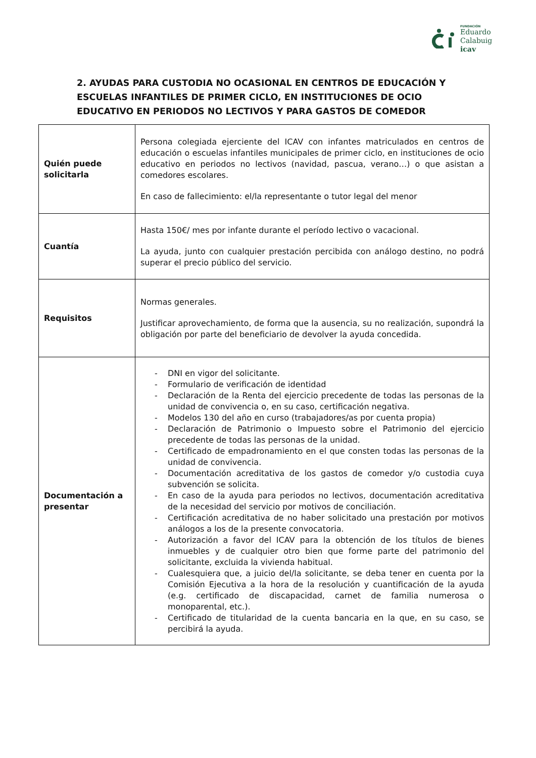FUNDACIÓN
Eduardo
Calabuig
icav
2. AYUDAS PARA CUSTODIA NO OCASIONAL EN CENTROS DE EDUCACIÓN Y ESCUELAS INFANTILES DE PRIMER CICLO, EN INSTITUCIONES DE OCIO EDUCATIVO EN PERIODOS NO LECTIVOS Y PARA GASTOS DE COMEDOR
| Quién puede solicitarla | Persona colegiada ejerciente del ICAV con infantes matriculados en centros de educación o escuelas infantiles municipales de primer ciclo, en instituciones de ocio educativo en periodos no lectivos (navidad, pascua, verano…) o que asistan a comedores escolares. En caso de fallecimiento: el/la representante o tutor legal del menor |
| Cuantía | Hasta 150€/ mes por infante durante el período lectivo o vacacional. La ayuda, junto con cualquier prestación percibida con análogo destino, no podrá superar el precio público del servicio. |
| Requisitos | Normas generales. Justificar aprovechamiento, de forma que la ausencia, su no realización, supondrá la obligación por parte del beneficiario de devolver la ayuda concedida. |
| Documentación a presentar | - DNI en vigor del solicitante. - Formulario de verificación de identidad - Declaración de la Renta del ejercicio precedente de todas las personas de la unidad de convivencia o, en su caso, certificación negativa. - Modelos 130 del año en curso (trabajadores/as por cuenta propia) - Declaración de Patrimonio o Impuesto sobre el Patrimonio del ejercicio precedente de todas las personas de la unidad. - Certificado de empadronamiento en el que consten todas las personas de la unidad de convivencia. - Documentación acreditativa de los gastos de comedor y/o custodia cuya subvención se solicita. - En caso de la ayuda para periodos no lectivos, documentación acreditativa de la necesidad del servicio por motivos de conciliación. - Certificación acreditativa de no haber solicitado una prestación por motivos análogos a los de la presente convocatoria. - Autorización a favor del ICAV para la obtención de los títulos de bienes inmuebles y de cualquier otro bien que forme parte del patrimonio del solicitante, excluida la vivienda habitual. - Cualesquiera que, a juicio del/la solicitante, se deba tener en cuenta por la Comisión Ejecutiva a la hora de la resolución y cuantificación de la ayuda (e.g. certificado de discapacidad, carnet de familia numerosa o monoparental, etc.). - Certificado de titularidad de la cuenta bancaria en la que, en su caso, se percibirá la ayuda. |